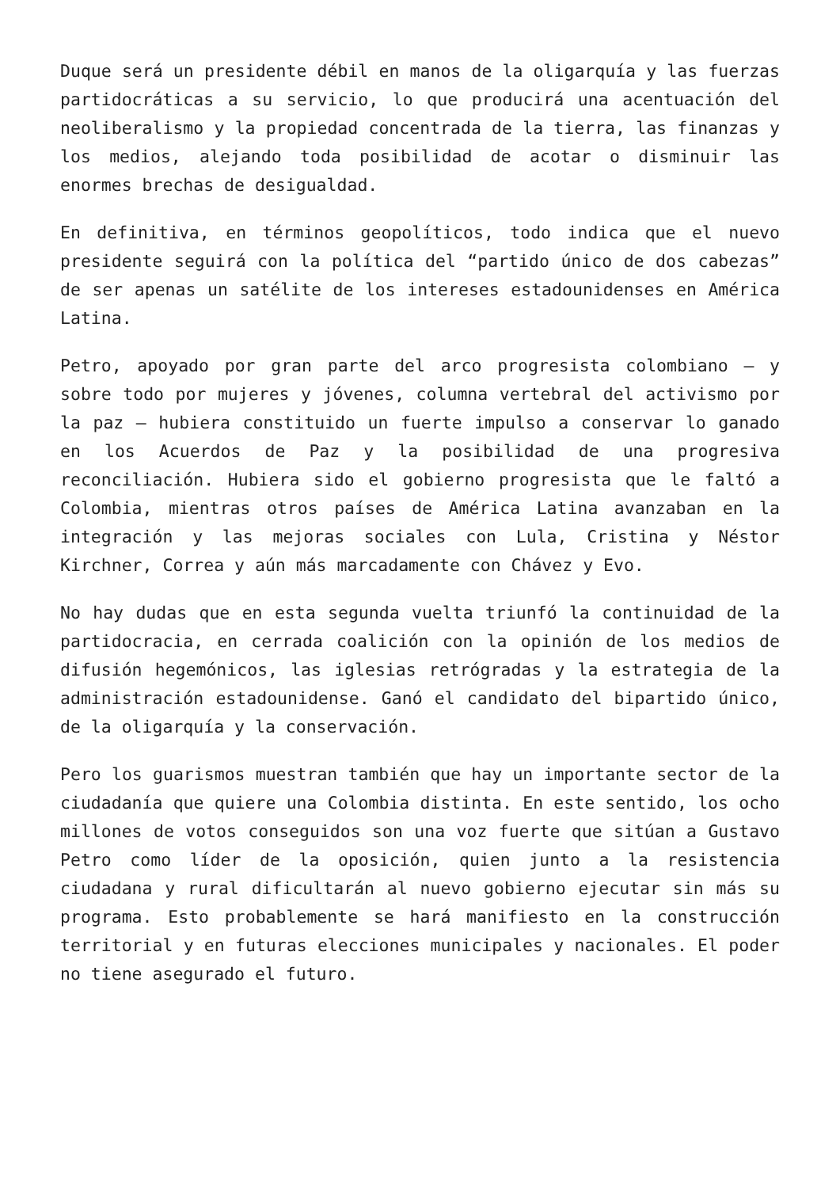Duque será un presidente débil en manos de la oligarquía y las fuerzas partidocráticas a su servicio, lo que producirá una acentuación del neoliberalismo y la propiedad concentrada de la tierra, las finanzas y los medios, alejando toda posibilidad de acotar o disminuir las enormes brechas de desigualdad.
En definitiva, en términos geopolíticos, todo indica que el nuevo presidente seguirá con la política del “partido único de dos cabezas” de ser apenas un satélite de los intereses estadounidenses en América Latina.
Petro, apoyado por gran parte del arco progresista colombiano – y sobre todo por mujeres y jóvenes, columna vertebral del activismo por la paz – hubiera constituido un fuerte impulso a conservar lo ganado en los Acuerdos de Paz y la posibilidad de una progresiva reconciliación. Hubiera sido el gobierno progresista que le faltó a Colombia, mientras otros países de América Latina avanzaban en la integración y las mejoras sociales con Lula, Cristina y Néstor Kirchner, Correa y aún más marcadamente con Chávez y Evo.
No hay dudas que en esta segunda vuelta triunfó la continuidad de la partidocracia, en cerrada coalición con la opinión de los medios de difusión hegemónicos, las iglesias retrógradas y la estrategia de la administración estadounidense. Ganó el candidato del bipartido único, de la oligarquía y la conservación.
Pero los guarismos muestran también que hay un importante sector de la ciudadanía que quiere una Colombia distinta. En este sentido, los ocho millones de votos conseguidos son una voz fuerte que sitúan a Gustavo Petro como líder de la oposición, quien junto a la resistencia ciudadana y rural dificultarán al nuevo gobierno ejecutar sin más su programa. Esto probablemente se hará manifiesto en la construcción territorial y en futuras elecciones municipales y nacionales. El poder no tiene asegurado el futuro.